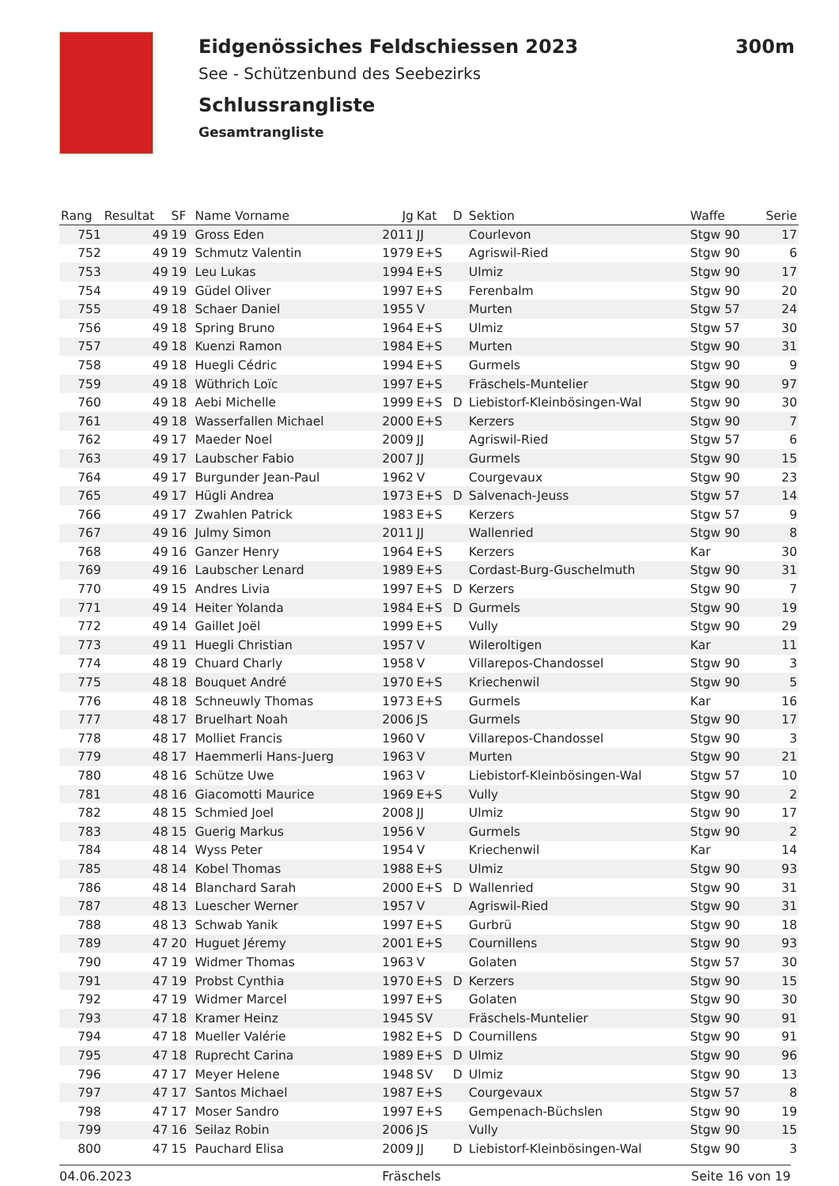Eidgenössiches Feldschiessen 2023 300m
See - Schützenbund des Seebezirks
Schlussrangliste
Gesamtrangliste
| Rang | Resultat | SF | Name Vorname | Jg | Kat | D | Sektion | Waffe | Serie |
| --- | --- | --- | --- | --- | --- | --- | --- | --- | --- |
| 751 | 49 | 19 | Gross Eden | 2011 | JJ | | Courlevon | Stgw 90 | 17 |
| 752 | 49 | 19 | Schmutz Valentin | 1979 | E+S | | Agriswil-Ried | Stgw 90 | 6 |
| 753 | 49 | 19 | Leu Lukas | 1994 | E+S | | Ulmiz | Stgw 90 | 17 |
| 754 | 49 | 19 | Güdel Oliver | 1997 | E+S | | Ferenbalm | Stgw 90 | 20 |
| 755 | 49 | 18 | Schaer Daniel | 1955 | V | | Murten | Stgw 57 | 24 |
| 756 | 49 | 18 | Spring Bruno | 1964 | E+S | | Ulmiz | Stgw 57 | 30 |
| 757 | 49 | 18 | Kuenzi Ramon | 1984 | E+S | | Murten | Stgw 90 | 31 |
| 758 | 49 | 18 | Huegli Cédric | 1994 | E+S | | Gurmels | Stgw 90 | 9 |
| 759 | 49 | 18 | Wüthrich Loïc | 1997 | E+S | | Fräschels-Muntelier | Stgw 90 | 97 |
| 760 | 49 | 18 | Aebi Michelle | 1999 | E+S | D | Liebistorf-Kleinbösingen-Wal | Stgw 90 | 30 |
| 761 | 49 | 18 | Wasserfallen Michael | 2000 | E+S | | Kerzers | Stgw 90 | 7 |
| 762 | 49 | 17 | Maeder Noel | 2009 | JJ | | Agriswil-Ried | Stgw 57 | 6 |
| 763 | 49 | 17 | Laubscher Fabio | 2007 | JJ | | Gurmels | Stgw 90 | 15 |
| 764 | 49 | 17 | Burgunder Jean-Paul | 1962 | V | | Courgevaux | Stgw 90 | 23 |
| 765 | 49 | 17 | Hügli Andrea | 1973 | E+S | D | Salvenach-Jeuss | Stgw 57 | 14 |
| 766 | 49 | 17 | Zwahlen Patrick | 1983 | E+S | | Kerzers | Stgw 57 | 9 |
| 767 | 49 | 16 | Julmy Simon | 2011 | JJ | | Wallenried | Stgw 90 | 8 |
| 768 | 49 | 16 | Ganzer Henry | 1964 | E+S | | Kerzers | Kar | 30 |
| 769 | 49 | 16 | Laubscher Lenard | 1989 | E+S | | Cordast-Burg-Guschelmuth | Stgw 90 | 31 |
| 770 | 49 | 15 | Andres Livia | 1997 | E+S | D | Kerzers | Stgw 90 | 7 |
| 771 | 49 | 14 | Heiter Yolanda | 1984 | E+S | D | Gurmels | Stgw 90 | 19 |
| 772 | 49 | 14 | Gaillet Joël | 1999 | E+S | | Vully | Stgw 90 | 29 |
| 773 | 49 | 11 | Huegli Christian | 1957 | V | | Wileroltigen | Kar | 11 |
| 774 | 48 | 19 | Chuard Charly | 1958 | V | | Villarepos-Chandossel | Stgw 90 | 3 |
| 775 | 48 | 18 | Bouquet André | 1970 | E+S | | Kriechenwil | Stgw 90 | 5 |
| 776 | 48 | 18 | Schneuwly Thomas | 1973 | E+S | | Gurmels | Kar | 16 |
| 777 | 48 | 17 | Bruelhart Noah | 2006 | JS | | Gurmels | Stgw 90 | 17 |
| 778 | 48 | 17 | Molliet Francis | 1960 | V | | Villarepos-Chandossel | Stgw 90 | 3 |
| 779 | 48 | 17 | Haemmerli Hans-Juerg | 1963 | V | | Murten | Stgw 90 | 21 |
| 780 | 48 | 16 | Schütze Uwe | 1963 | V | | Liebistorf-Kleinbösingen-Wal | Stgw 57 | 10 |
| 781 | 48 | 16 | Giacomotti Maurice | 1969 | E+S | | Vully | Stgw 90 | 2 |
| 782 | 48 | 15 | Schmied Joel | 2008 | JJ | | Ulmiz | Stgw 90 | 17 |
| 783 | 48 | 15 | Guerig Markus | 1956 | V | | Gurmels | Stgw 90 | 2 |
| 784 | 48 | 14 | Wyss Peter | 1954 | V | | Kriechenwil | Kar | 14 |
| 785 | 48 | 14 | Kobel Thomas | 1988 | E+S | | Ulmiz | Stgw 90 | 93 |
| 786 | 48 | 14 | Blanchard Sarah | 2000 | E+S | D | Wallenried | Stgw 90 | 31 |
| 787 | 48 | 13 | Luescher Werner | 1957 | V | | Agriswil-Ried | Stgw 90 | 31 |
| 788 | 48 | 13 | Schwab Yanik | 1997 | E+S | | Gurbrü | Stgw 90 | 18 |
| 789 | 47 | 20 | Huguet Jéremy | 2001 | E+S | | Cournillens | Stgw 90 | 93 |
| 790 | 47 | 19 | Widmer Thomas | 1963 | V | | Golaten | Stgw 57 | 30 |
| 791 | 47 | 19 | Probst Cynthia | 1970 | E+S | D | Kerzers | Stgw 90 | 15 |
| 792 | 47 | 19 | Widmer Marcel | 1997 | E+S | | Golaten | Stgw 90 | 30 |
| 793 | 47 | 18 | Kramer Heinz | 1945 | SV | | Fräschels-Muntelier | Stgw 90 | 91 |
| 794 | 47 | 18 | Mueller Valérie | 1982 | E+S | D | Cournillens | Stgw 90 | 91 |
| 795 | 47 | 18 | Ruprecht Carina | 1989 | E+S | D | Ulmiz | Stgw 90 | 96 |
| 796 | 47 | 17 | Meyer Helene | 1948 | SV | D | Ulmiz | Stgw 90 | 13 |
| 797 | 47 | 17 | Santos Michael | 1987 | E+S | | Courgevaux | Stgw 57 | 8 |
| 798 | 47 | 17 | Moser Sandro | 1997 | E+S | | Gempenach-Büchslen | Stgw 90 | 19 |
| 799 | 47 | 16 | Seilaz Robin | 2006 | JS | | Vully | Stgw 90 | 15 |
| 800 | 47 | 15 | Pauchard Elisa | 2009 | JJ | D | Liebistorf-Kleinbösingen-Wal | Stgw 90 | 3 |
04.06.2023 Fräschels Seite 16 von 19